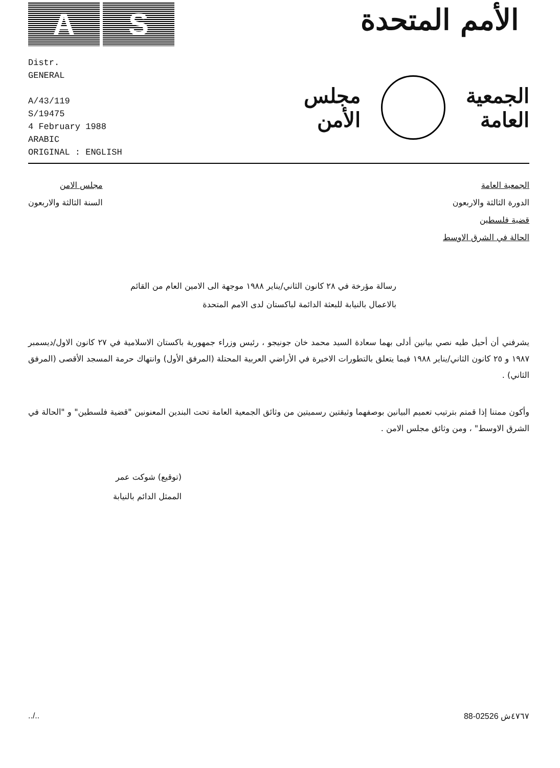A S
الأمم المتحدة
Distr.
GENERAL
A/43/119
S/19475
4 February 1988
ARABIC
ORIGINAL : ENGLISH
الجمعية
العامة
مجلس
الأمن
الجمعية العامة
الدورة الثالثة والاربعون
قضية فلسطين
الحالة في الشرق الاوسط
مجلس الامن
السنة الثالثة والاربعون
رسالة مؤرخة في ٢٨ كانون الثاني/يناير ١٩٨٨ موجهة الى الامين العام من القائم بالاعمال بالنيابة للبعثة الدائمة لباكستان لدى الامم المتحدة
يشرفني أن أحيل طيه نصي بيانين أدلى بهما سعادة السيد محمد خان جونيجو ، رئيس وزراء جمهورية باكستان الاسلامية في ٢٧ كانون الاول/ديسمبر ١٩٨٧ و ٢٥ كانون الثاني/يناير ١٩٨٨ فيما يتعلق بالتطورات الاخيرة في الأراضي العربية المحتلة (المرفق الأول) وانتهاك حرمة المسجد الأقصى (المرفق الثاني) .
وأكون ممتنا إذا قمتم بترتيب تعميم البيانين بوصفهما وثيقتين رسميتين من وثائق الجمعية العامة تحت البندين المعنونين "قضية فلسطين" و "الحالة في الشرق الاوسط" ، ومن وثائق مجلس الامن .
(توقيع) شوكت عمر
الممثل الدائم بالنيابة
../.. 88-02526 ٤٧٦٧ش